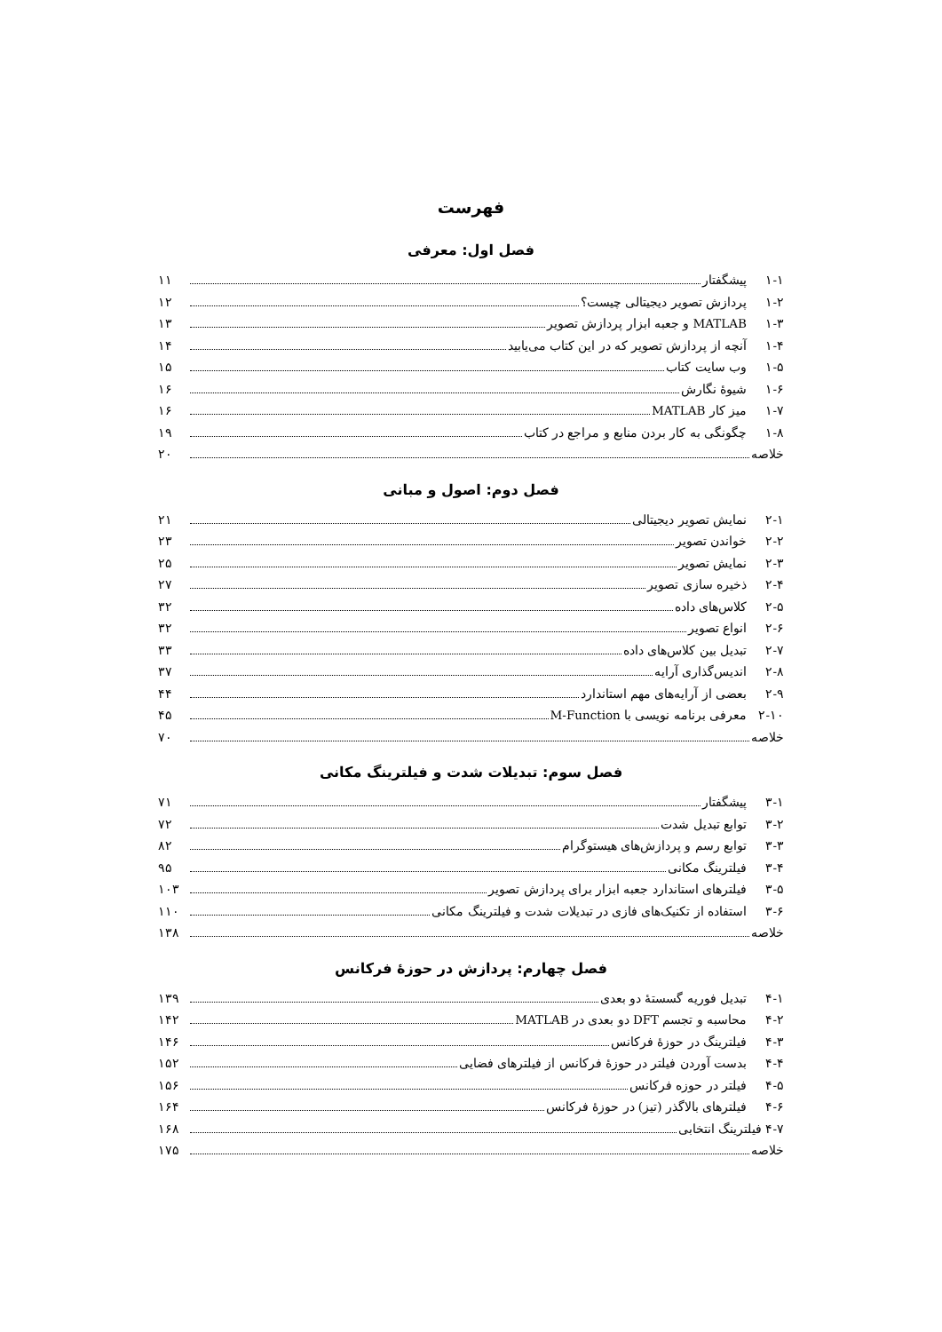فهرست
فصل اول: معرفی
۱-۱ پیشگفتار ۱۱
۱-۲ پردازش تصویر دیجیتالی چیست؟ ۱۲
۱-۳ MATLAB و جعبه ابزار پردازش تصویر ۱۳
۱-۴ آنچه از پردازش تصویر که در این کتاب می‌یابید ۱۴
۱-۵ وب سایت کتاب ۱۵
۱-۶ شیوهٔ نگارش ۱۶
۱-۷ میز کار MATLAB ۱۶
۱-۸ چگونگی به کار بردن منابع و مراجع در کتاب ۱۹
خلاصه ۲۰
فصل دوم: اصول و مبانی
۲-۱ نمایش تصویر دیجیتالی ۲۱
۲-۲ خواندن تصویر ۲۳
۲-۳ نمایش تصویر ۲۵
۲-۴ ذخیره سازی تصویر ۲۷
۲-۵ کلاس‌های داده ۳۲
۲-۶ انواع تصویر ۳۲
۲-۷ تبدیل بین کلاس‌های داده ۳۳
۲-۸ اندیس‌گذاری آرایه ۳۷
۲-۹ بعضی از آرایه‌های مهم استاندارد ۴۴
۲-۱۰ معرفی برنامه نویسی با M-Function ۴۵
خلاصه ۷۰
فصل سوم: تبدیلات شدت و فیلترینگ مکانی
۳-۱ پیشگفتار ۷۱
۳-۲ توابع تبدیل شدت ۷۲
۳-۳ توابع رسم و پردازش‌های هیستوگرام ۸۲
۳-۴ فیلترینگ مکانی ۹۵
۳-۵ فیلترهای استاندارد جعبه ابزار برای پردازش تصویر ۱۰۳
۳-۶ استفاده از تکنیک‌های فازی در تبدیلات شدت و فیلترینگ مکانی ۱۱۰
خلاصه ۱۳۸
فصل چهارم: پردازش در حوزهٔ فرکانس
۴-۱ تبدیل فوریه گسستهٔ دو بعدی ۱۳۹
۴-۲ محاسبه و تجسم DFT دو بعدی در MATLAB ۱۴۲
۴-۳ فیلترینگ در حوزهٔ فرکانس ۱۴۶
۴-۴ بدست آوردن فیلتر در حوزهٔ فرکانس از فیلترهای فضایی ۱۵۲
۴-۵ فیلتر در حوزه فرکانس ۱۵۶
۴-۶ فیلترهای بالاگذر (تیز) در حوزهٔ فرکانس ۱۶۴
۴-۷ فیلترینگ انتخابی ۱۶۸
خلاصه ۱۷۵